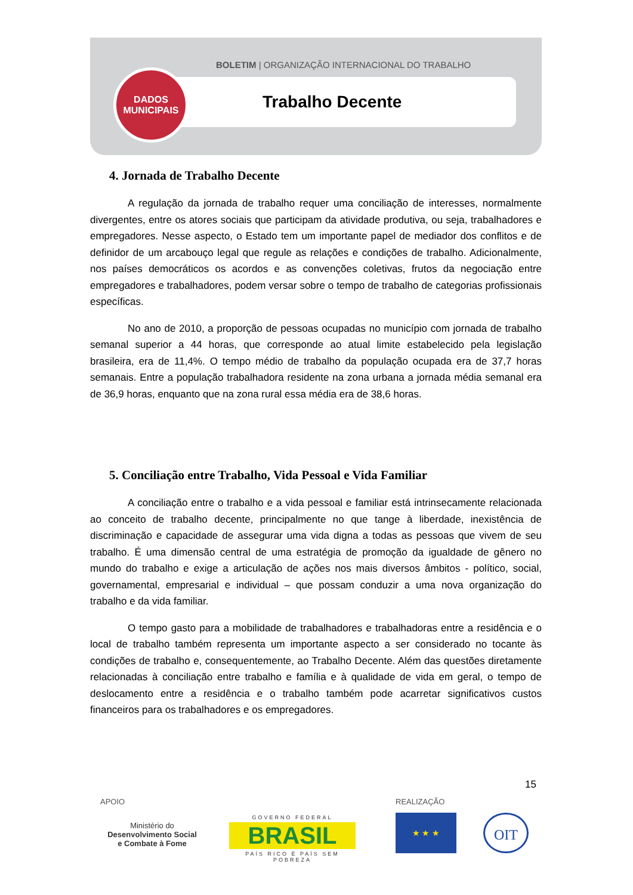BOLETIM | ORGANIZAÇÃO INTERNACIONAL DO TRABALHO
Trabalho Decente
DADOS
MUNICIPAIS
4. Jornada de Trabalho Decente
A regulação da jornada de trabalho requer uma conciliação de interesses, normalmente divergentes, entre os atores sociais que participam da atividade produtiva, ou seja, trabalhadores e empregadores. Nesse aspecto, o Estado tem um importante papel de mediador dos conflitos e de definidor de um arcabouço legal que regule as relações e condições de trabalho. Adicionalmente, nos países democráticos os acordos e as convenções coletivas, frutos da negociação entre empregadores e trabalhadores, podem versar sobre o tempo de trabalho de categorias profissionais específicas.
No ano de 2010, a proporção de pessoas ocupadas no município com jornada de trabalho semanal superior a 44 horas, que corresponde ao atual limite estabelecido pela legislação brasileira, era de 11,4%. O tempo médio de trabalho da população ocupada era de 37,7 horas semanais. Entre a população trabalhadora residente na zona urbana a jornada média semanal era de 36,9 horas, enquanto que na zona rural essa média era de 38,6 horas.
5. Conciliação entre Trabalho, Vida Pessoal e Vida Familiar
A conciliação entre o trabalho e a vida pessoal e familiar está intrinsecamente relacionada ao conceito de trabalho decente, principalmente no que tange à liberdade, inexistência de discriminação e capacidade de assegurar uma vida digna a todas as pessoas que vivem de seu trabalho. É uma dimensão central de uma estratégia de promoção da igualdade de gênero no mundo do trabalho e exige a articulação de ações nos mais diversos âmbitos - político, social, governamental, empresarial e individual – que possam conduzir a uma nova organização do trabalho e da vida familiar.
O tempo gasto para a mobilidade de trabalhadores e trabalhadoras entre a residência e o local de trabalho também representa um importante aspecto a ser considerado no tocante às condições de trabalho e, consequentemente, ao Trabalho Decente. Além das questões diretamente relacionadas à conciliação entre trabalho e família e à qualidade de vida em geral, o tempo de deslocamento entre a residência e o trabalho também pode acarretar significativos custos financeiros para os trabalhadores e os empregadores.
15
APOIO REALIZAÇÃO
Ministério do
Desenvolvimento Social
e Combate à Fome
GOVERNO FEDERAL
BRASIL
PAÍS RICO É PAÍS SEM POBREZA
★ ★ ★ OIT